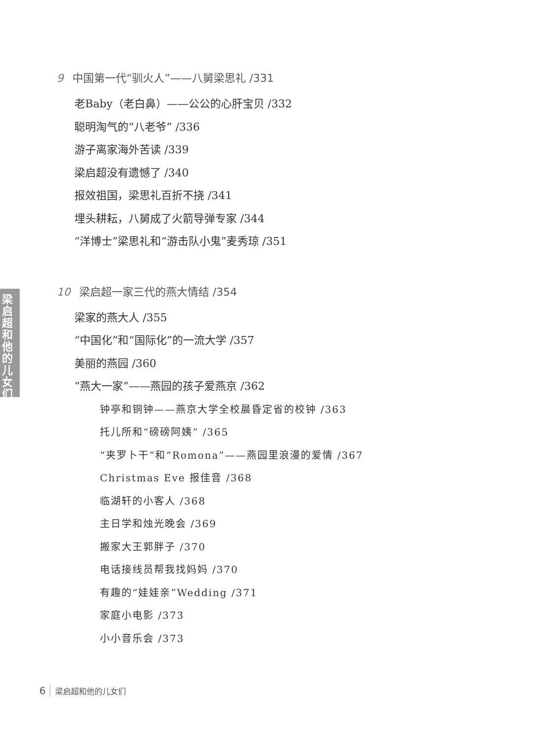梁启超和他的儿女们
9 中国第一代“驯火人”——八舅梁思礼 /331
老Baby（老白鼻）——公公的心肝宝贝 /332
聪明淘气的“八老爷” /336
游子离家海外苦读 /339
梁启超没有遗憾了 /340
报效祖国，梁思礼百折不挠 /341
埋头耕耘，八舅成了火箭导弹专家 /344
“洋博士”梁思礼和“游击队小鬼”麦秀琼 /351
10 梁启超一家三代的燕大情结 /354
梁家的燕大人 /355
“中国化”和“国际化”的一流大学 /357
美丽的燕园 /360
“燕大一家”——燕园的孩子爱燕京 /362
钟亭和铜钟——燕京大学全校晨昏定省的校钟 /363
托儿所和“磅磅阿姨” /365
“夹罗卜干”和“Romona”——燕园里浪漫的爱情 /367
Christmas Eve 报佳音 /368
临湖轩的小客人 /368
主日学和烛光晚会 /369
搬家大王郭胖子 /370
电话接线员帮我找妈妈 /370
有趣的“娃娃亲”Wedding /371
家庭小电影 /373
小小音乐会 /373
6 梁启超和他的儿女们